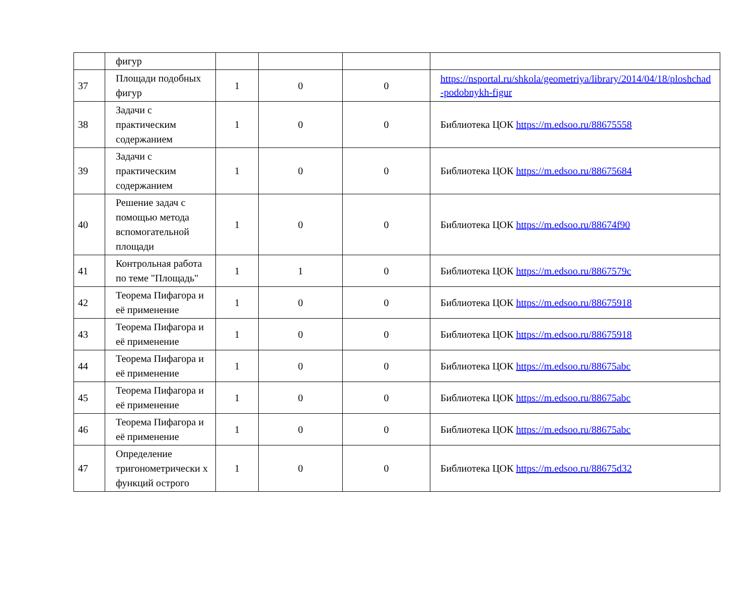| | фигур | | | | |
| 37 | Площади подобных фигур | 1 | 0 | 0 | https://nsportal.ru/shkola/geometriya/library/2014/04/18/ploshchad -podobnykh-figur |
| 38 | Задачи с практическим содержанием | 1 | 0 | 0 | Библиотека ЦОК https://m.edsoo.ru/88675558 |
| 39 | Задачи с практическим содержанием | 1 | 0 | 0 | Библиотека ЦОК https://m.edsoo.ru/88675684 |
| 40 | Решение задач с помощью метода вспомогательной площади | 1 | 0 | 0 | Библиотека ЦОК https://m.edsoo.ru/88674f90 |
| 41 | Контрольная работа по теме "Площадь" | 1 | 1 | 0 | Библиотека ЦОК https://m.edsoo.ru/8867579c |
| 42 | Теорема Пифагора и её применение | 1 | 0 | 0 | Библиотека ЦОК https://m.edsoo.ru/88675918 |
| 43 | Теорема Пифагора и её применение | 1 | 0 | 0 | Библиотека ЦОК https://m.edsoo.ru/88675918 |
| 44 | Теорема Пифагора и её применение | 1 | 0 | 0 | Библиотека ЦОК https://m.edsoo.ru/88675abc |
| 45 | Теорема Пифагора и её применение | 1 | 0 | 0 | Библиотека ЦОК https://m.edsoo.ru/88675abc |
| 46 | Теорема Пифагора и её применение | 1 | 0 | 0 | Библиотека ЦОК https://m.edsoo.ru/88675abc |
| 47 | Определение тригонометрически х функций острого | 1 | 0 | 0 | Библиотека ЦОК https://m.edsoo.ru/88675d32 |